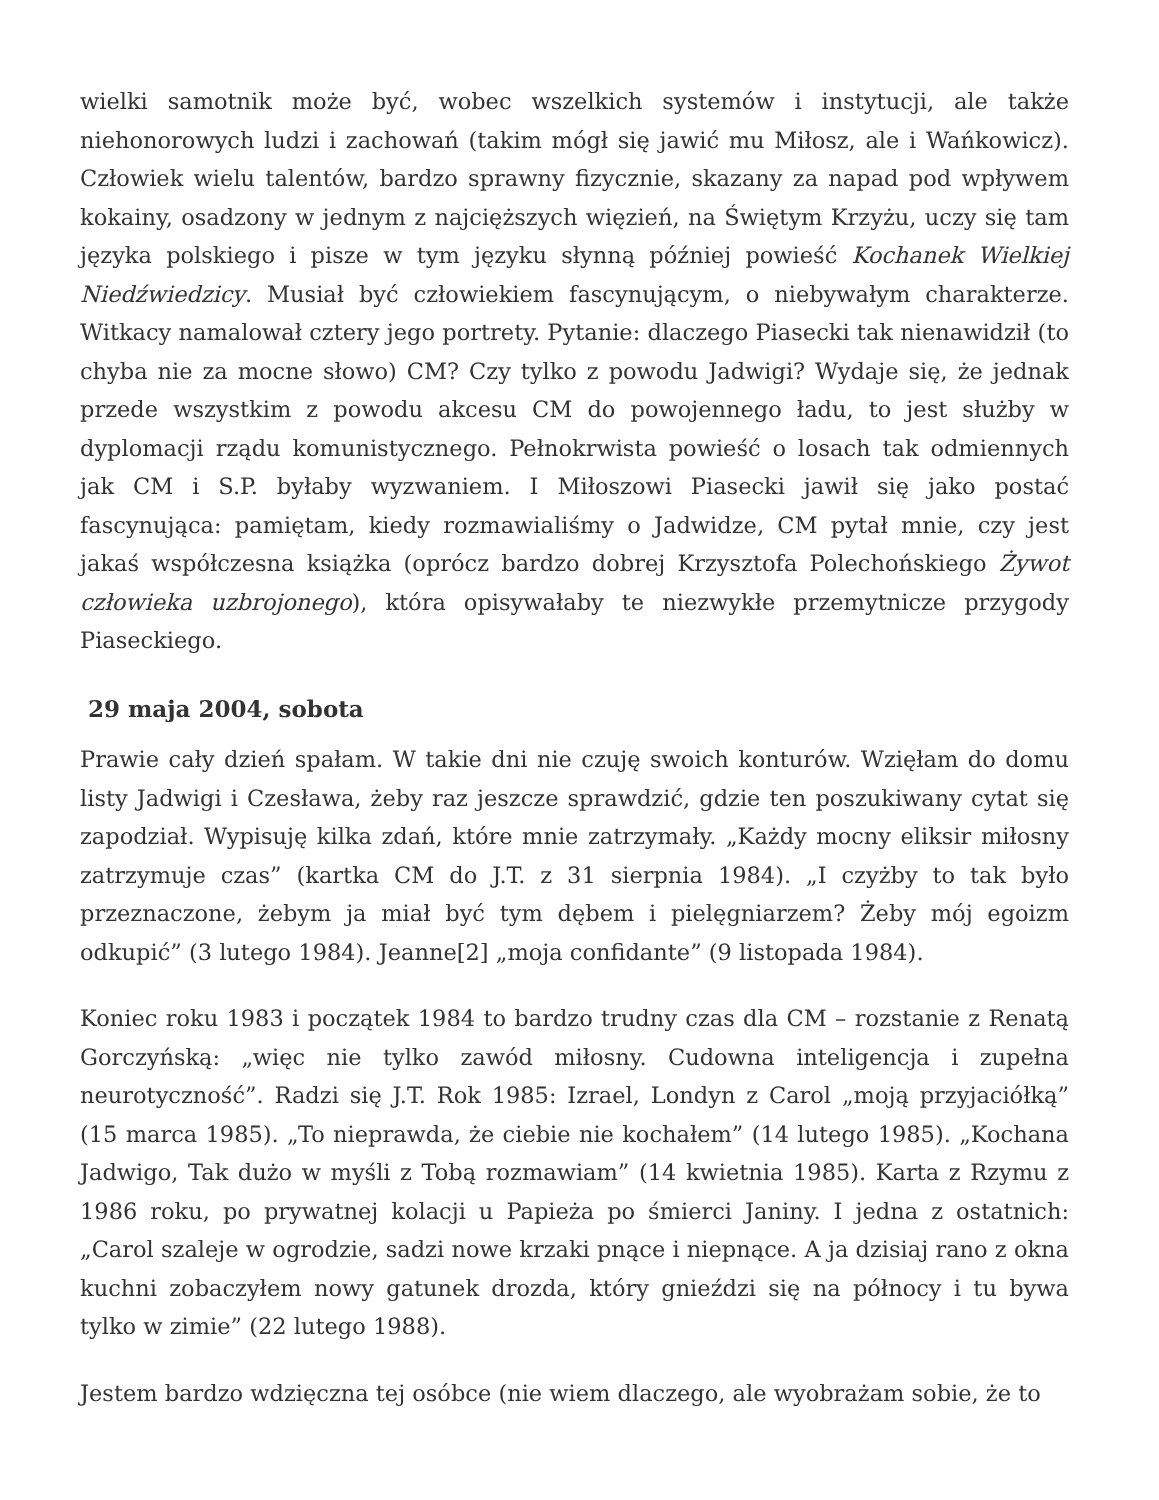wielki samotnik może być, wobec wszelkich systemów i instytucji, ale także niehonorowych ludzi i zachowań (takim mógł się jawić mu Miłosz, ale i Wańkowicz). Człowiek wielu talentów, bardzo sprawny fizycznie, skazany za napad pod wpływem kokainy, osadzony w jednym z najcięższych więzień, na Świętym Krzyżu, uczy się tam języka polskiego i pisze w tym języku słynną później powieść Kochanek Wielkiej Niedźwiedzicy. Musiał być człowiekiem fascynującym, o niebywałym charakterze. Witkacy namalował cztery jego portrety. Pytanie: dlaczego Piasecki tak nienawidził (to chyba nie za mocne słowo) CM? Czy tylko z powodu Jadwigi? Wydaje się, że jednak przede wszystkim z powodu akcesu CM do powojennego ładu, to jest służby w dyplomacji rządu komunistycznego. Pełnokrwista powieść o losach tak odmiennych jak CM i S.P. byłaby wyzwaniem. I Miłoszowi Piasecki jawił się jako postać fascynująca: pamiętam, kiedy rozmawialiśmy o Jadwidze, CM pytał mnie, czy jest jakaś współczesna książka (oprócz bardzo dobrej Krzysztofa Polechońskiego Żywot człowieka uzbrojonego), która opisywałaby te niezwykłe przemytnicze przygody Piaseckiego.
29 maja 2004, sobota
Prawie cały dzień spałam. W takie dni nie czuję swoich konturów. Wzięłam do domu listy Jadwigi i Czesława, żeby raz jeszcze sprawdzić, gdzie ten poszukiwany cytat się zapodział. Wypisuję kilka zdań, które mnie zatrzymały. „Każdy mocny eliksir miłosny zatrzymuje czas” (kartka CM do J.T. z 31 sierpnia 1984). „I czyżby to tak było przeznaczone, żebym ja miał być tym dębem i pielęgniarzem? Żeby mój egoizm odkupić” (3 lutego 1984). Jeanne[2] „moja confidante” (9 listopada 1984).
Koniec roku 1983 i początek 1984 to bardzo trudny czas dla CM – rozstanie z Renatą Gorczyńską: „więc nie tylko zawód miłosny. Cudowna inteligencja i zupełna neurotyczność”. Radzi się J.T. Rok 1985: Izrael, Londyn z Carol „moją przyjaciółką” (15 marca 1985). „To nieprawda, że ciebie nie kochałem” (14 lutego 1985). „Kochana Jadwigo, Tak dużo w myśli z Tobą rozmawiam” (14 kwietnia 1985). Karta z Rzymu z 1986 roku, po prywatnej kolacji u Papieża po śmierci Janiny. I jedna z ostatnich: „Carol szaleje w ogrodzie, sadzi nowe krzaki pnące i niepnące. A ja dzisiaj rano z okna kuchni zobaczyłem nowy gatunek drozda, który gnieździ się na północy i tu bywa tylko w zimie” (22 lutego 1988).
Jestem bardzo wdzięczna tej osóbce (nie wiem dlaczego, ale wyobrażam sobie, że to